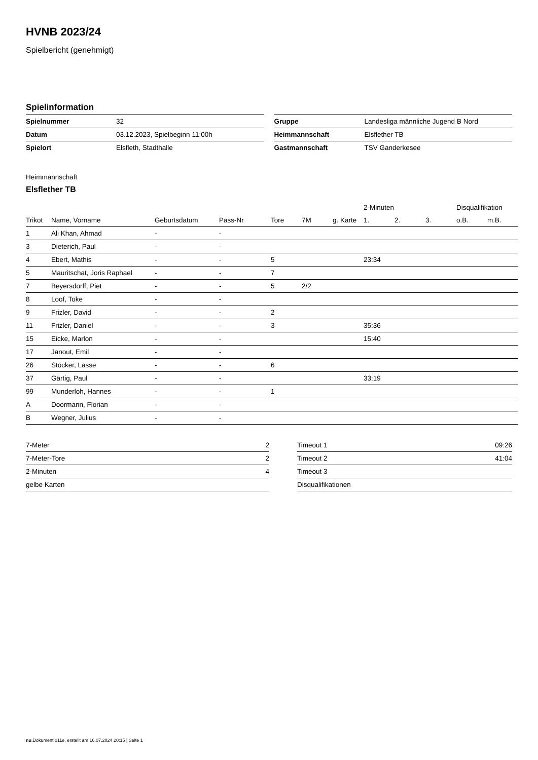HVNB 2023/24
Spielbericht (genehmigt)
Spielinformation
| Spielnummer | 32 |
| Datum | 03.12.2023, Spielbeginn 11:00h |
| Spielort | Elsfleth, Stadthalle |
| Gruppe | Landesliga männliche Jugend B Nord |
| Heimmannschaft | Elsflether TB |
| Gastmannschaft | TSV Ganderkesee |
Heimmannschaft
Elsflether TB
| | | | | | | | 2-Minuten | | | Disqualifikation | |
| --- | --- | --- | --- | --- | --- | --- | --- | --- | --- | --- | --- |
| Trikot | Name, Vorname | Geburtsdatum | Pass-Nr | Tore | 7M | g. Karte | 1. | 2. | 3. | o.B. | m.B. |
| 1 | Ali Khan, Ahmad | - | - | | | | | | | | |
| 3 | Dieterich, Paul | - | - | | | | | | | | |
| 4 | Ebert, Mathis | - | - | 5 | | | 23:34 | | | | |
| 5 | Mauritschat, Joris Raphael | - | - | 7 | | | | | | | |
| 7 | Beyersdorff, Piet | - | - | 5 | 2/2 | | | | | | |
| 8 | Loof, Toke | - | - | | | | | | | | |
| 9 | Frizler, David | - | - | 2 | | | | | | | |
| 11 | Frizler, Daniel | - | - | 3 | | | 35:36 | | | | |
| 15 | Eicke, Marlon | - | - | | | | 15:40 | | | | |
| 17 | Janout, Emil | - | - | | | | | | | | |
| 26 | Stöcker, Lasse | - | - | 6 | | | | | | | |
| 37 | Gärtig, Paul | - | - | | | | 33:19 | | | | |
| 99 | Munderloh, Hannes | - | - | 1 | | | | | | | |
| A | Doormann, Florian | - | - | | | | | | | | |
| B | Wegner, Julius | - | - | | | | | | | | |
| 7-Meter | 2 |
| 7-Meter-Tore | 2 |
| 2-Minuten | 4 |
| gelbe Karten | |
| Timeout 1 | 09:26 |
| Timeout 2 | 41:04 |
| Timeout 3 | |
| Disqualifikationen | |
nu.Dokument 011e, erstellt am 16.07.2024 20:15 | Seite 1